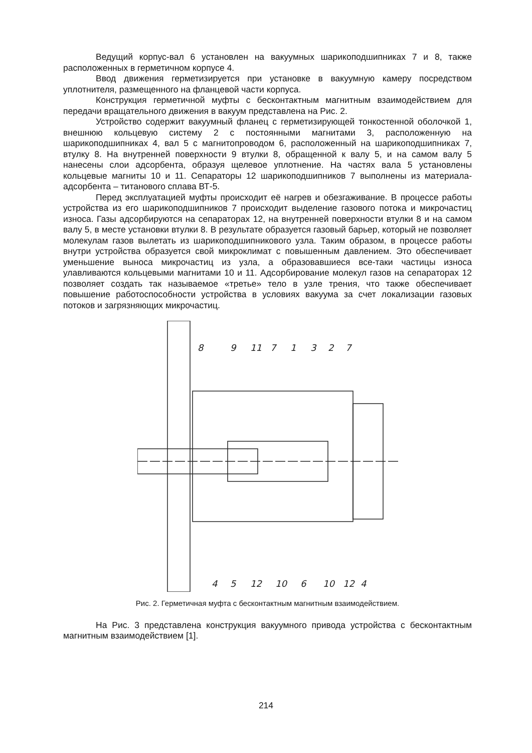Ведущий корпус-вал 6 установлен на вакуумных шарикоподшипниках 7 и 8, также расположенных в герметичном корпусе 4.
Ввод движения герметизируется при установке в вакуумную камеру посредством уплотнителя, размещенного на фланцевой части корпуса.
Конструкция герметичной муфты с бесконтактным магнитным взаимодействием для передачи вращательного движения в вакуум представлена на Рис. 2.
Устройство содержит вакуумный фланец с герметизирующей тонкостенной оболочкой 1, внешнюю кольцевую систему 2 с постоянными магнитами 3, расположенную на шарикоподшипниках 4, вал 5 с магнитопроводом 6, расположенный на шарикоподшипниках 7, втулку 8. На внутренней поверхности 9 втулки 8, обращенной к валу 5, и на самом валу 5 нанесены слои адсорбента, образуя щелевое уплотнение. На частях вала 5 установлены кольцевые магниты 10 и 11. Сепараторы 12 шарикоподшипников 7 выполнены из материала-адсорбента – титанового сплава ВТ-5.
Перед эксплуатацией муфты происходит её нагрев и обезгаживание. В процессе работы устройства из его шарикоподшипников 7 происходит выделение газового потока и микрочастиц износа. Газы адсорбируются на сепараторах 12, на внутренней поверхности втулки 8 и на самом валу 5, в месте установки втулки 8. В результате образуется газовый барьер, который не позволяет молекулам газов вылетать из шарикоподшипникового узла. Таким образом, в процессе работы внутри устройства образуется свой микроклимат с повышенным давлением. Это обеспечивает уменьшение выноса микрочастиц из узла, а образовавшиеся все-таки частицы износа улавливаются кольцевыми магнитами 10 и 11. Адсорбирование молекул газов на сепараторах 12 позволяет создать так называемое «третье» тело в узле трения, что также обеспечивает повышение работоспособности устройства в условиях вакуума за счет локализации газовых потоков и загрязняющих микрочастиц.
8
9
11
7
1
3
2
7
4
5
12
10
6
10
12
4
Рис. 2. Герметичная муфта с бесконтактным магнитным взаимодействием.
На Рис. 3 представлена конструкция вакуумного привода устройства с бесконтактным магнитным взаимодействием [1].
214